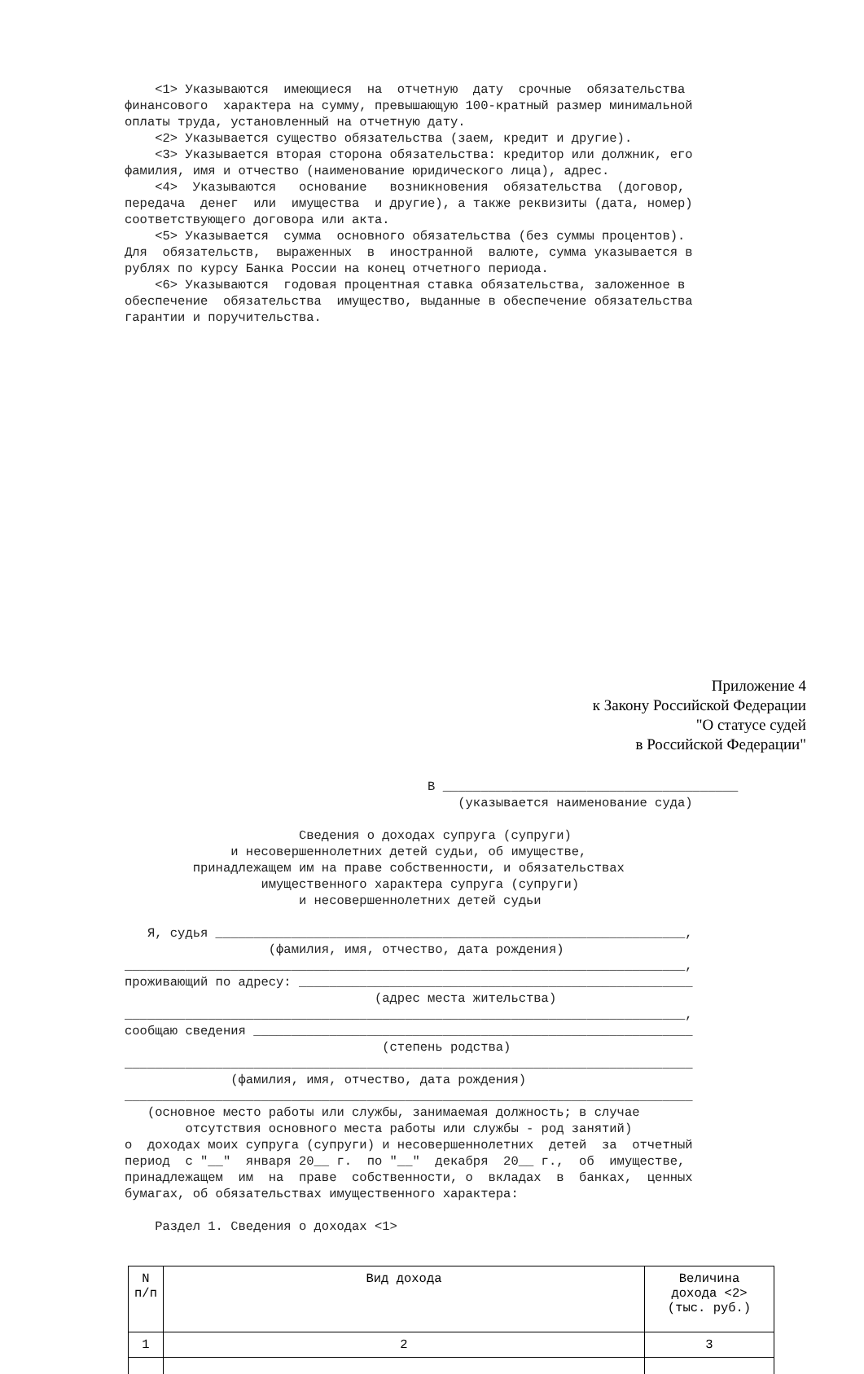<1> Указываются имеющиеся на отчетную дату срочные обязательства финансового характера на сумму, превышающую 100-кратный размер минимальной оплаты труда, установленный на отчетную дату. <2> Указывается существо обязательства (заем, кредит и другие). <3> Указывается вторая сторона обязательства: кредитор или должник, его фамилия, имя и отчество (наименование юридического лица), адрес. <4> Указываются основание возникновения обязательства (договор, передача денег или имущества и другие), а также реквизиты (дата, номер) соответствующего договора или акта. <5> Указывается сумма основного обязательства (без суммы процентов). Для обязательств, выраженных в иностранной валюте, сумма указывается в рублях по курсу Банка России на конец отчетного периода. <6> Указываются годовая процентная ставка обязательства, заложенное в обеспечение обязательства имущество, выданные в обеспечение обязательства гарантии и поручительства.
Приложение 4
к Закону Российской Федерации
"О статусе судей
в Российской Федерации"
В _______________________________________ (указывается наименование суда) Сведения о доходах супруга (супруги) и несовершеннолетних детей судьи, об имуществе, принадлежащем им на праве собственности, и обязательствах имущественного характера супруга (супруги) и несовершеннолетних детей судьи Я, судья ______________________________________________________________, (фамилия, имя, отчество, дата рождения) __________________________________________________________________________, проживающий по адресу: ____________________________________________________ (адрес места жительства) __________________________________________________________________________, сообщаю сведения __________________________________________________________ (степень родства) ___________________________________________________________________________ (фамилия, имя, отчество, дата рождения) ___________________________________________________________________________ (основное место работы или службы, занимаемая должность; в случае отсутствия основного места работы или службы - род занятий) о доходах моих супруга (супруги) и несовершеннолетних детей за отчетный период с "__" января 20__ г. по "__" декабря 20__ г., об имуществе, принадлежащем им на праве собственности, о вкладах в банках, ценных бумагах, об обязательствах имущественного характера: Раздел 1. Сведения о доходах <1>
| N п/п | Вид дохода | Величина дохода <2> (тыс. руб.) |
| --- | --- | --- |
| 1 | 2 | 3 |